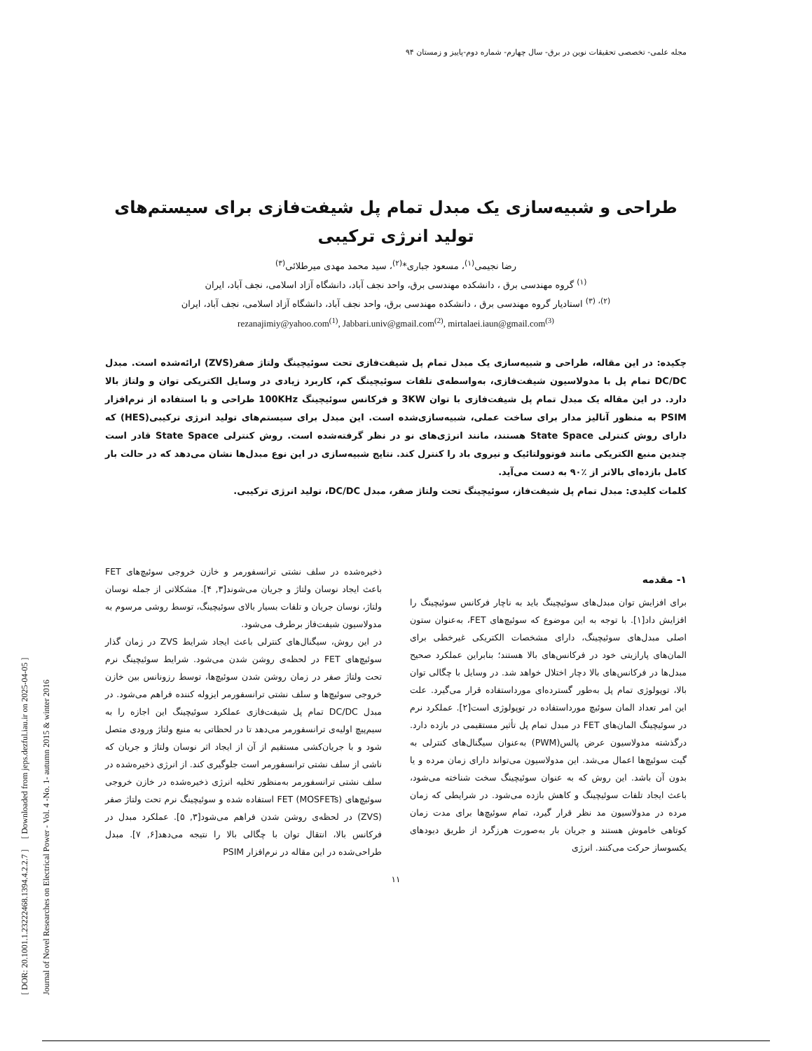مجله علمی- تخصصی تحقیقات نوین در برق- سال چهارم- شماره دوم-پاییز و زمستان ۹۴
طراحی و شبیه‌سازی یک مبدل تمام پل شیفت‌فازی برای سیستم‌های تولید انرژی ترکیبی
رضا نجیمی<sup>(۱)</sup>، مسعود جباری*<sup>(۲)</sup>، سید محمد مهدی میرطلائی<sup>(۳)</sup>
<sup>(۱)</sup> گروه مهندسی برق ، دانشکده مهندسی برق، واحد نجف آباد، دانشگاه آزاد اسلامی، نجف آباد، ایران
<sup>(۲)، (۳)</sup> استادیار گروه مهندسی برق ، دانشکده مهندسی برق، واحد نجف آباد، دانشگاه آزاد اسلامی، نجف آباد، ایران
rezanajimiy@yahoo.com<sup>(1)</sup>, Jabbari.univ@gmail.com<sup>(2)</sup>, mirtalaei.iaun@gmail.com<sup>(3)</sup>
چکیده: در این مقاله، طراحی و شبیه‌سازی یک مبدل تمام پل شیفت‌فازی تحت سوئیچینگ ولتاژ صفر(ZVS) ارائه‌شده است. مبدل DC/DC تمام پل با مدولاسیون شیفت‌فازی، به‌واسطه‌ی تلفات سوئیچینگ کم، کاربرد زیادی در وسایل الکتریکی توان و ولتاژ بالا دارد. در این مقاله یک مبدل تمام پل شیفت‌فازی با توان 3KW و فرکانس سوئیچینگ 100KHz طراحی و با استفاده از نرم‌افزار PSIM به منظور آنالیز مدار برای ساخت عملی، شبیه‌سازی‌شده است. این مبدل برای سیستم‌های تولید انرژی ترکیبی(HES) که دارای روش کنترلی State Space هستند، مانند انرژی‌های نو در نظر گرفته‌شده است. روش کنترلی State Space قادر است چندین منبع الکتریکی مانند فوتوولتائیک و نیروی باد را کنترل کند. نتایج شبیه‌سازی در این نوع مبدل‌ها نشان می‌دهد که در حالت بار کامل بازده‌ای بالاتر از ٪۹۰ به دست می‌آید.
کلمات کلیدی: مبدل تمام پل شیفت‌فاز، سوئیچینگ تحت ولتاژ صفر، مبدل DC/DC، تولید انرژی ترکیبی.
۱- مقدمه
برای افزایش توان مبدل‌های سوئیچینگ باید به ناچار فرکانس سوئیچینگ را افزایش داد[۱]. با توجه به این موضوع که سوئیچ‌های FET، به‌عنوان ستون اصلی مبدل‌های سوئیچینگ، دارای مشخصات الکتریکی غیرخطی برای المان‌های پارازیتی خود در فرکانس‌های بالا هستند؛ بنابراین عملکرد صحیح مبدل‌ها در فرکانس‌های بالا دچار اختلال خواهد شد. در وسایل با چگالی توان بالا، توپولوژی تمام پل به‌طور گسترده‌ای مورداستفاده قرار می‌گیرد. علت این امر تعداد المان سوئیچ مورداستفاده در توپولوژی است[۲]. عملکرد نرم در سوئیچینگ المان‌های FET در مبدل تمام پل تأثیر مستقیمی در بازده دارد. درگذشته مدولاسیون عرض پالس(PWM) به‌عنوان سیگنال‌های کنترلی به گیت سوئیچ‌ها اعمال می‌شد. این مدولاسیون می‌تواند دارای زمان مرده و یا بدون آن باشد. این روش که به عنوان سوئیچینگ سخت شناخته می‌شود، باعث ایجاد تلفات سوئیچینگ و کاهش بازده می‌شود. در شرایطی که زمان مرده در مدولاسیون مد نظر قرار گیرد، تمام سوئیچ‌ها برای مدت زمان کوتاهی خاموش هستند و جریان بار به‌صورت هرزگرد از طریق دیودهای یکسوساز حرکت می‌کنند. انرژی
ذخیره‌شده در سلف نشتی ترانسفورمر و خازن خروجی سوئیچ‌های FET باعث ایجاد نوسان ولتاژ و جریان می‌شوند[۳, ۴]. مشکلاتی از جمله نوسان ولتاژ، نوسان جریان و تلفات بسیار بالای سوئیچینگ، توسط روشی مرسوم به مدولاسیون شیفت‌فاز برطرف می‌شود.
در این روش، سیگنال‌های کنترلی باعث ایجاد شرایط ZVS در زمان گذار سوئیچ‌های FET در لحظه‌ی روشن شدن می‌شود. شرایط سوئیچینگ نرم تحت ولتاژ صفر در زمان روشن شدن سوئیچ‌ها، توسط رزونانس بین خازن خروجی سوئیچ‌ها و سلف نشتی ترانسفورمر ایزوله کننده فراهم می‌شود. در مبدل DC/DC تمام پل شیفت‌فازی عملکرد سوئیچینگ این اجازه را به سیم‌پیچ اولیه‌ی ترانسفورمر می‌دهد تا در لحظاتی به منبع ولتاژ ورودی متصل شود و با جریان‌کشی مستقیم از آن از ایجاد اثر نوسان ولتاژ و جریان که ناشی از سلف نشتی ترانسفورمر است جلوگیری کند. از انرژی ذخیره‌شده در سلف نشتی ترانسفورمر به‌منظور تخلیه انرژی ذخیره‌شده در خازن خروجی سوئیچ‌های FET (MOSFETs) استفاده شده و سوئیچینگ نرم تحت ولتاژ صفر (ZVS) در لحظه‌ی روشن شدن فراهم می‌شود[۳, ۵]. عملکرد مبدل در فرکانس بالا، انتقال توان با چگالی بالا را نتیجه می‌دهد[۶, ۷]. مبدل طراحی‌شده در این مقاله در نرم‌افزار PSIM
۱۱
[ DOR: 20.1001.1.23222468.1394.4.2.2.7 ] [ Downloaded from jeps.dezful.iau.ir on 2025-04-05 ]
Journal of Novel Researches on Electrical Power - Vol. 4 -No. 1- autumn 2015 & winter 2016